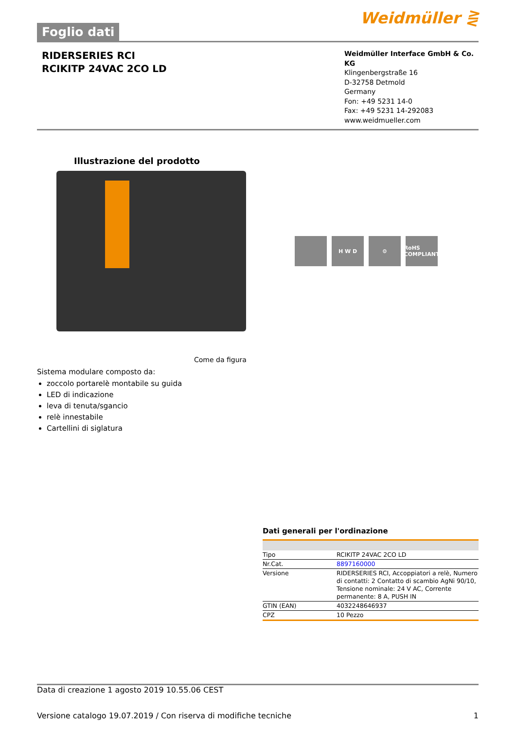Foglio dati
Weidmüller ⋛
RIDERSERIES RCI
RCIKITP 24VAC 2CO LD
Weidmüller Interface GmbH & Co. KG
Klingenbergstraße 16
D-32758 Detmold
Germany
Fon: +49 5231 14-0
Fax: +49 5231 14-292083
www.weidmueller.com
Illustrazione del prodotto
H W D ⚙ RoHS COMPLIANT
Come da figura
Sistema modulare composto da:
zoccolo portarelè montabile su guida
LED di indicazione
leva di tenuta/sgancio
relè innestabile
Cartellini di siglatura
Dati generali per l'ordinazione
| Tipo | RCIKITP 24VAC 2CO LD |
| Nr.Cat. | 8897160000 |
| Versione | RIDERSERIES RCI, Accoppiatori a relè, Numero di contatti: 2 Contatto di scambio AgNi 90/10, Tensione nominale: 24 V AC, Corrente permanente: 8 A, PUSH IN |
| GTIN (EAN) | 4032248646937 |
| CPZ | 10 Pezzo |
Data di creazione 1 agosto 2019 10.55.06 CEST
Versione catalogo 19.07.2019 / Con riserva di modifiche tecniche 1